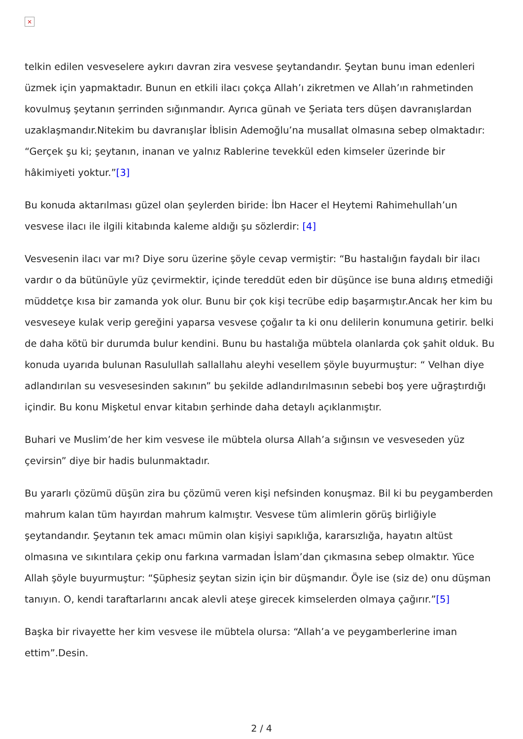×
telkin edilen vesveselere aykırı davran zira vesvese şeytandandır. Şeytan bunu iman edenleri üzmek için yapmaktadır. Bunun en etkili ilacı çokça Allah’ı zikretmen ve Allah’ın rahmetinden kovulmuş şeytanın şerrinden sığınmandır. Ayrıca günah ve Şeriata ters düşen davranışlardan uzaklaşmandır.Nitekim bu davranışlar İblisin Ademoğlu’na musallat olmasına sebep olmaktadır: “Gerçek şu ki; şeytanın, inanan ve yalnız Rablerine tevekkül eden kimseler üzerinde bir hâkimiyeti yoktur.”[3]
Bu konuda aktarılması güzel olan şeylerden biride: İbn Hacer el Heytemi Rahimehullah’un vesvese ilacı ile ilgili kitabında kaleme aldığı şu sözlerdir: [4]
Vesvesenin ilacı var mı? Diye soru üzerine şöyle cevap vermiştir: “Bu hastalığın faydalı bir ilacı vardır o da bütünüyle yüz çevirmektir, içinde tereddüt eden bir düşünce ise buna aldırış etmediği müddetçe kısa bir zamanda yok olur. Bunu bir çok kişi tecrübe edip başarmıştır.Ancak her kim bu vesveseye kulak verip gereğini yaparsa vesvese çoğalır ta ki onu delilerin konumuna getirir. belki de daha kötü bir durumda bulur kendini. Bunu bu hastalığa mübtela olanlarda çok şahit olduk. Bu konuda uyarıda bulunan Rasulullah sallallahu aleyhi vesellem şöyle buyurmuştur: “ Velhan diye adlandırılan su vesvesesinden sakının” bu şekilde adlandırılmasının sebebi boş yere uğraştırdığı içindir. Bu konu Mişketul envar kitabın şerhinde daha detaylı açıklanmıştır.
Buhari ve Muslim’de her kim vesvese ile mübtela olursa Allah’a sığınsın ve vesveseden yüz çevirsin” diye bir hadis bulunmaktadır.
Bu yararlı çözümü düşün zira bu çözümü veren kişi nefsinden konuşmaz. Bil ki bu peygamberden mahrum kalan tüm hayırdan mahrum kalmıştır. Vesvese tüm alimlerin görüş birliğiyle şeytandandır. Şeytanın tek amacı mümin olan kişiyi sapıklığa, kararsızlığa, hayatın altüst olmasına ve sıkıntılara çekip onu farkına varmadan İslam’dan çıkmasına sebep olmaktır. Yüce Allah şöyle buyurmuştur: “Şüphesiz şeytan sizin için bir düşmandır. Öyle ise (siz de) onu düşman tanıyın. O, kendi taraftarlarını ancak alevli ateşe girecek kimselerden olmaya çağırır.”[5]
Başka bir rivayette her kim vesvese ile mübtela olursa: “Allah’a ve peygamberlerine iman ettim”.Desin.
2 / 4